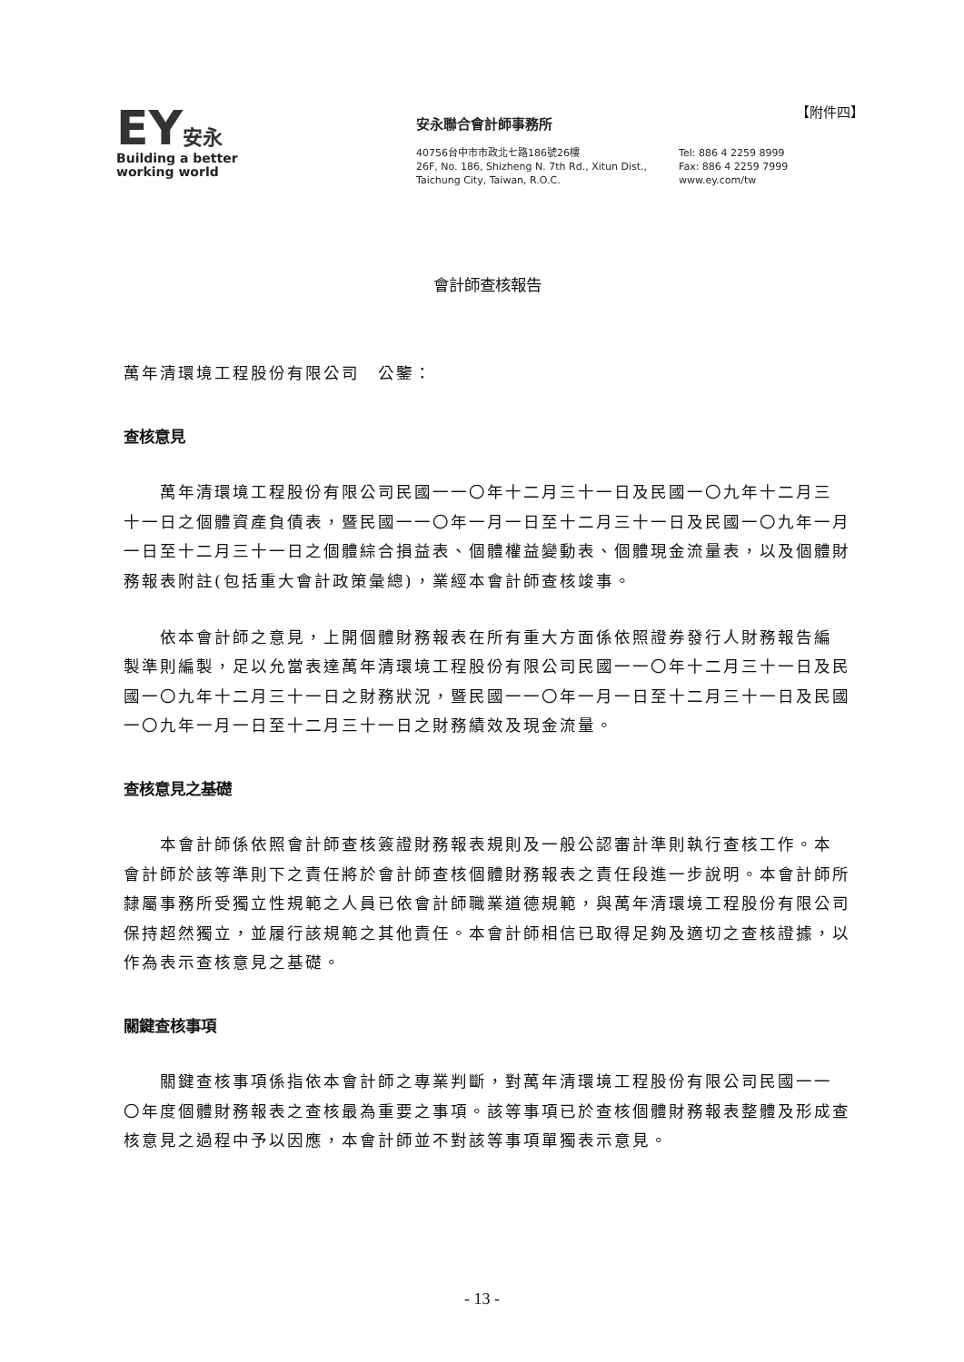EY安永
Building a better
working world
安永聯合會計師事務所
40756台中市市政北七路186號26樓
26F, No. 186, Shizheng N. 7th Rd., Xitun Dist.,
Taichung City, Taiwan, R.O.C.
Tel: 886 4 2259 8999
Fax: 886 4 2259 7999
www.ey.com/tw
【附件四】
會計師查核報告
萬年清環境工程股份有限公司　公鑒：
查核意見
萬年清環境工程股份有限公司民國一一〇年十二月三十一日及民國一〇九年十二月三十一日之個體資產負債表，暨民國一一〇年一月一日至十二月三十一日及民國一〇九年一月一日至十二月三十一日之個體綜合損益表、個體權益變動表、個體現金流量表，以及個體財務報表附註(包括重大會計政策彙總)，業經本會計師查核竣事。
依本會計師之意見，上開個體財務報表在所有重大方面係依照證券發行人財務報告編製準則編製，足以允當表達萬年清環境工程股份有限公司民國一一〇年十二月三十一日及民國一〇九年十二月三十一日之財務狀況，暨民國一一〇年一月一日至十二月三十一日及民國一〇九年一月一日至十二月三十一日之財務績效及現金流量。
查核意見之基礎
本會計師係依照會計師查核簽證財務報表規則及一般公認審計準則執行查核工作。本會計師於該等準則下之責任將於會計師查核個體財務報表之責任段進一步說明。本會計師所隸屬事務所受獨立性規範之人員已依會計師職業道德規範，與萬年清環境工程股份有限公司保持超然獨立，並履行該規範之其他責任。本會計師相信已取得足夠及適切之查核證據，以作為表示查核意見之基礎。
關鍵查核事項
關鍵查核事項係指依本會計師之專業判斷，對萬年清環境工程股份有限公司民國一一〇年度個體財務報表之查核最為重要之事項。該等事項已於查核個體財務報表整體及形成查核意見之過程中予以因應，本會計師並不對該等事項單獨表示意見。
- 13 -